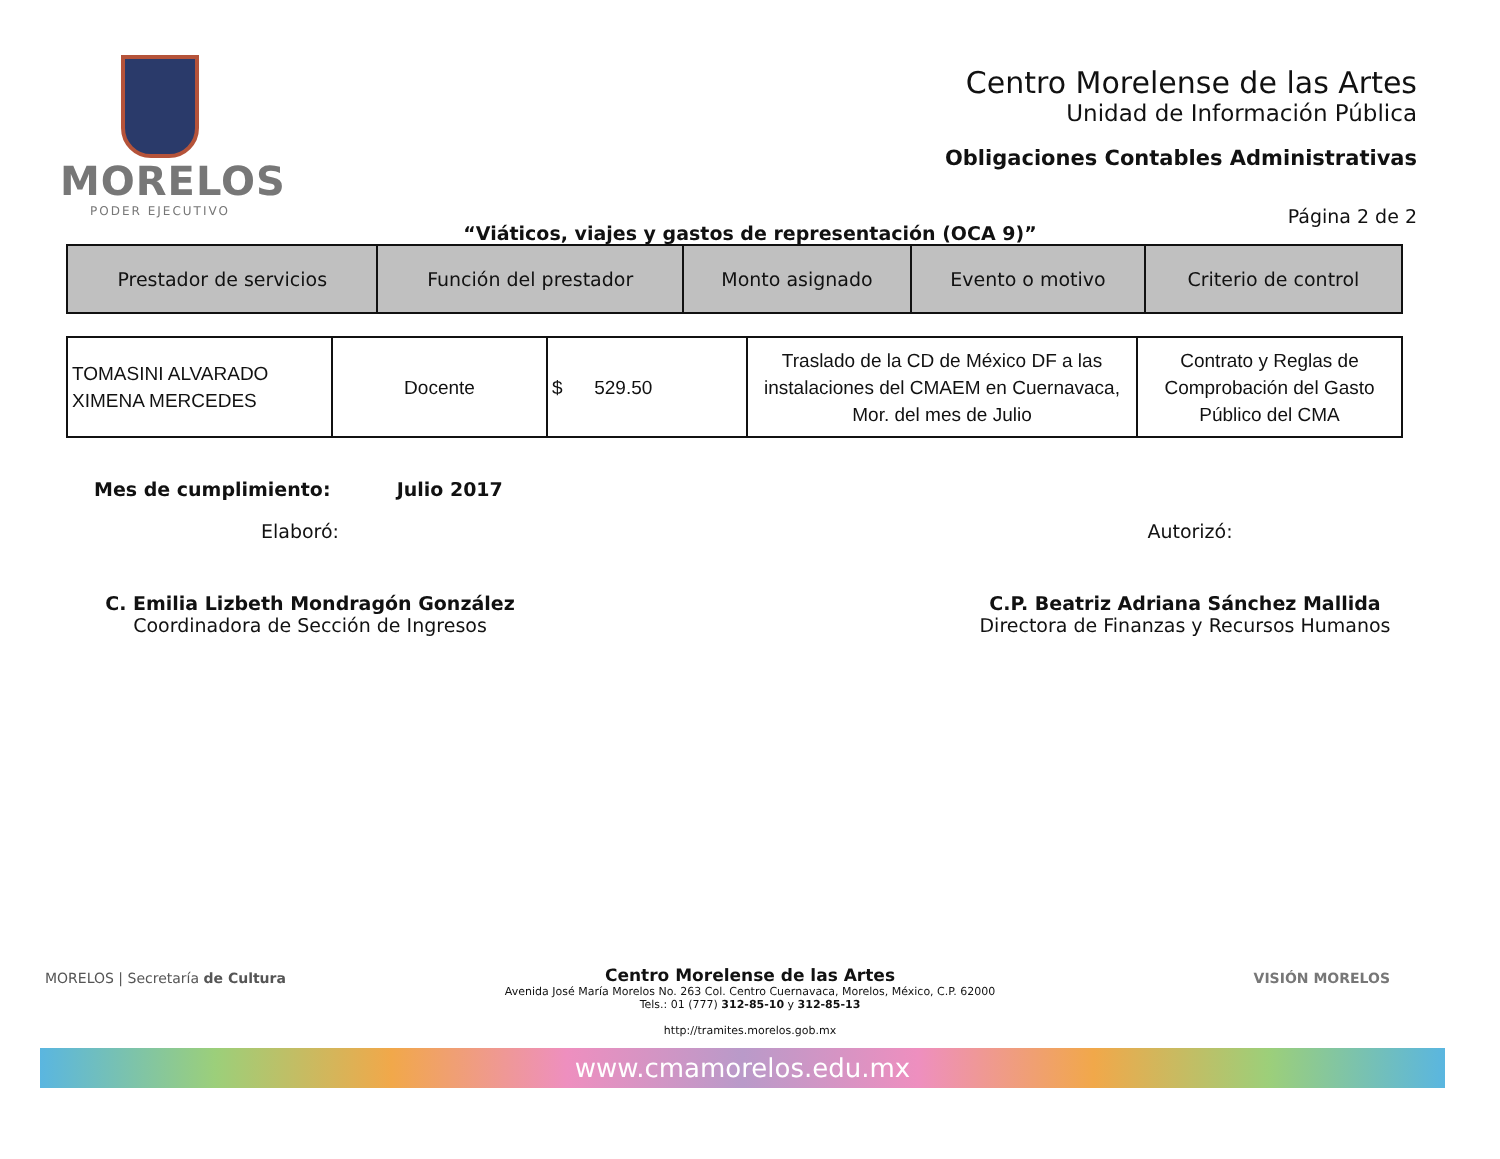MORELOS
PODER EJECUTIVO
Centro Morelense de las Artes
Unidad de Información Pública
Obligaciones Contables Administrativas
Página 2 de 2
“Viáticos, viajes y gastos de representación (OCA 9)”
| Prestador de servicios | Función del prestador | Monto asignado | Evento o motivo | Criterio de control |
| --- | --- | --- | --- | --- |
| TOMASINI ALVARADO XIMENA MERCEDES | Docente | $ 529.50 | Traslado de la CD de México DF a las instalaciones del CMAEM en Cuernavaca, Mor. del mes de Julio | Contrato y Reglas de Comprobación del Gasto Público del CMA |
Mes de cumplimiento: Julio 2017
Elaboró: Autorizó:
C. Emilia Lizbeth Mondragón González
Coordinadora de Sección de Ingresos
C.P. Beatriz Adriana Sánchez Mallida
Directora de Finanzas y Recursos Humanos
MORELOS | Secretaría de Cultura
VISIÓN MORELOS
Centro Morelense de las Artes
Avenida José María Morelos No. 263 Col. Centro Cuernavaca, Morelos, México, C.P. 62000
Tels.: 01 (777) 312-85-10 y 312-85-13
http://tramites.morelos.gob.mx
www.cmamorelos.edu.mx